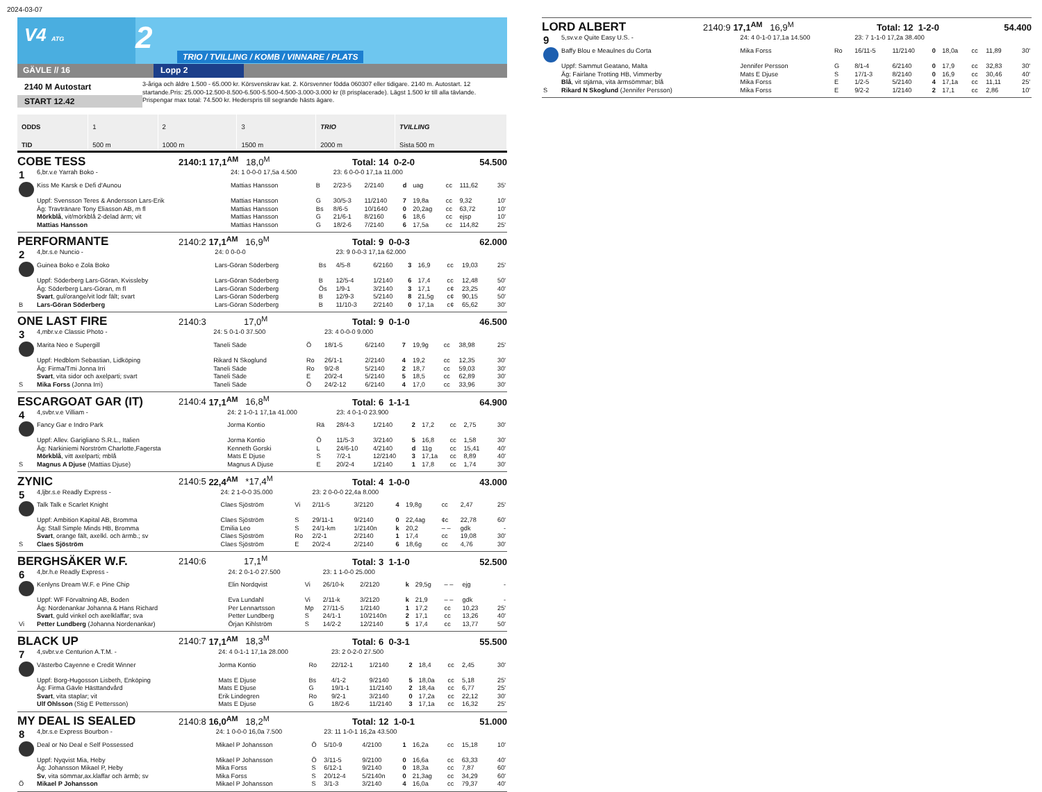2024-03-07
V4 ATG
2
TRIO / TVILLING / KOMB / VINNARE / PLATS
GÄVLE // 16 Lopp 2
2140 M Autostart
START 12.42
3-åriga och äldre 1.500 - 65.000 kr. Körsvenskrav kat. 2. Körsvenner födda 060307 eller tidigare. 2140 m. Autostart. 12 startande.Pris: 25.000-12.500-8.500-6.500-5.500-4.500-3.000-3.000 kr (8 prisplacerade). Lägst 1.500 kr till alla tävlande. Prispengar max total: 74.500 kr. Hederspris till segrande hästs ägare.
| ODDS | 1 | 2 | 3 | TRIO | TVILLING |
| TID | 500 m | 1000 m | 1500 m | 2000 m | Sista 500 m |
COBE TESS 2140:1 17,1<sup>AM</sup> 18,0<sup>M</sup> Total: 14 0-2-0 54.500
| 1 | 6,br.v.e Yarrah Boko - | 24: 1 0-0-0 17,5a 4.500 | | 23: 6 0-0-0 17,1a 11.000 | | | | | | |
| | Kiss Me Karsk e Defi d'Aunou | Mattias Hansson | B | 2/23-5 | 2/2140 | d | uag | cc | 111,62 | 35' |
| | Uppf: Svensson Teres & Andersson Lars-Erik | Mattias Hansson | G | 30/5-3 | 11/2140 | 7 | 19,8a | cc | 9,32 | 10' |
| | Äg: Travtränare Tony Eliasson AB, m fl | Mattias Hansson | Bs | 8/6-5 | 10/1640 | 0 | 20,2ag | cc | 63,72 | 10' |
| | Mörkblå , vit/mörkblå 2-delad ärm; vit | Mattias Hansson | G | 21/6-1 | 8/2160 | 6 | 18,6 | cc | ejsp | 10' |
| | Mattias Hansson | Mattias Hansson | G | 18/2-6 | 7/2140 | 6 | 17,5a | cc | 114,82 | 25' |
PERFORMANTE 2140:2 17,1<sup>AM</sup> 16,9<sup>M</sup> Total: 9 0-0-3 62.000
| 2 | 4,br.s.e Nuncio - | 24: 0 0-0-0 | | 23: 9 0-0-3 17,1a 62.000 | | | | | | |
| | Guinea Boko e Zola Boko | Lars-Göran Söderberg | Bs | 4/5-8 | 6/2160 | 3 | 16,9 | cc | 19,03 | 25' |
| | Uppf: Söderberg Lars-Göran, Kvissleby | Lars-Göran Söderberg | B | 12/5-4 | 1/2140 | 6 | 17,4 | cc | 12,48 | 50' |
| | Äg: Söderberg Lars-Göran, m fl | Lars-Göran Söderberg | Ös | 1/9-1 | 3/2140 | 3 | 17,1 | c¢ | 23,25 | 40' |
| | Svart , gul/orange/vit lodr fält; svart | Lars-Göran Söderberg | B | 12/9-3 | 5/2140 | 8 | 21,5g | c¢ | 90,15 | 50' |
| B | Lars-Göran Söderberg | Lars-Göran Söderberg | B | 11/10-3 | 2/2140 | 0 | 17,1a | c¢ | 65,62 | 30' |
ONE LAST FIRE 2140:3 17,0<sup>M</sup> Total: 9 0-1-0 46.500
| 3 | 4,mbr.v.e Classic Photo - | 24: 5 0-1-0 37.500 | | 23: 4 0-0-0 9.000 | | | | | | |
| | Marita Neo e Supergill | Taneli Säde | Ö | 18/1-5 | 6/2140 | 7 | 19,9g | cc | 38,98 | 25' |
| | Uppf: Hedblom Sebastian, Lidköping | Rikard N Skoglund | Ro | 26/1-1 | 2/2140 | 4 | 19,2 | cc | 12,35 | 30' |
| | Äg: Firma/Tmi Jonna Irri | Taneli Säde | Ro | 9/2-8 | 5/2140 | 2 | 18,7 | cc | 59,03 | 30' |
| | Svart , vita sidor och axelparti; svart | Taneli Säde | E | 20/2-4 | 5/2140 | 5 | 18,5 | cc | 62,89 | 30' |
| S | Mika Forss (Jonna Irri) | Taneli Säde | Ö | 24/2-12 | 6/2140 | 4 | 17,0 | cc | 33,96 | 30' |
ESCARGOAT GAR (IT) 2140:4 17,1<sup>AM</sup> 16,8<sup>M</sup> Total: 6 1-1-1 64.900
| 4 | 4,svbr.v.e Villiam - | 24: 2 1-0-1 17,1a 41.000 | | 23: 4 0-1-0 23.900 | | | | | | |
| | Fancy Gar e Indro Park | Jorma Kontio | Rä | 28/4-3 | 1/2140 | 2 | 17,2 | cc | 2,75 | 30' |
| | Uppf: Allev. Garigliano S.R.L., Italien | Jorma Kontio | Ö | 11/5-3 | 3/2140 | 5 | 16,8 | cc | 1,58 | 30' |
| | Äg: Narkiniemi Norström Charlotte,Fagersta | Kenneth Gorski | L | 24/6-10 | 4/2140 | d | 11g | cc | 15,41 | 40' |
| | Mörkblå , vitt axelparti; mblå | Mats E Djuse | S | 7/2-1 | 12/2140 | 3 | 17,1a | cc | 8,89 | 40' |
| S | Magnus A Djuse (Mattias Djuse) | Magnus A Djuse | E | 20/2-4 | 1/2140 | 1 | 17,8 | cc | 1,74 | 30' |
ZYNIC 2140:5 22,4<sup>AM</sup> *17,4<sup>M</sup> Total: 4 1-0-0 43.000
| 5 | 4,ljbr.s.e Readly Express - | 24: 2 1-0-0 35.000 | | 23: 2 0-0-0 22,4a 8.000 | | | | | | |
| | Talk Talk e Scarlet Knight | Claes Sjöström | Vi | 2/11-5 | 3/2120 | 4 | 19,8g | cc | 2,47 | 25' |
| | Uppf: Ambition Kapital AB, Bromma | Claes Sjöström | S | 29/11-1 | 9/2140 | 0 | 22,4ag | ¢c | 22,78 | 60' |
| | Äg: Stall Simple Minds HB, Bromma | Emilia Leo | S | 24/1-km | 1/2140n | k | 20,2 | – – | gdk | - |
| | Svart , orange fält, axelkl. och ärmb.; sv | Claes Sjöström | Ro | 2/2-1 | 2/2140 | 1 | 17,4 | cc | 19,08 | 30' |
| S | Claes Sjöström | Claes Sjöström | E | 20/2-4 | 2/2140 | 6 | 18,6g | cc | 4,76 | 30' |
BERGHSÄKER W.F. 2140:6 17,1<sup>M</sup> Total: 3 1-1-0 52.500
| 6 | 4,br.h.e Readly Express - | 24: 2 0-1-0 27.500 | | 23: 1 1-0-0 25.000 | | | | | | |
| | Kenlyns Dream W.F. e Pine Chip | Elin Nordqvist | Vi | 26/10-k | 2/2120 | k | 29,5g | – – | ejg | - |
| | Uppf: WF Förvaltning AB, Boden | Eva Lundahl | Vi | 2/11-k | 3/2120 | k | 21,9 | – – | gdk | - |
| | Äg: Nordenankar Johanna & Hans Richard | Per Lennartsson | Mp | 27/11-5 | 1/2140 | 1 | 17,2 | cc | 10,23 | 25' |
| | Svart , guld vinkel och axelklaffar; sva | Petter Lundberg | S | 24/1-1 | 10/2140n | 2 | 17,1 | cc | 13,26 | 40' |
| Vi | Petter Lundberg (Johanna Nordenankar) | Örjan Kihlström | S | 14/2-2 | 12/2140 | 5 | 17,4 | cc | 13,77 | 50' |
BLACK UP 2140:7 17,1<sup>AM</sup> 18,3<sup>M</sup> Total: 6 0-3-1 55.500
| 7 | 4,svbr.v.e Centurion A.T.M. - | 24: 4 0-1-1 17,1a 28.000 | | 23: 2 0-2-0 27.500 | | | | | | |
| | Västerbo Cayenne e Credit Winner | Jorma Kontio | Ro | 22/12-1 | 1/2140 | 2 | 18,4 | cc | 2,45 | 30' |
| | Uppf: Borg-Hugosson Lisbeth, Enköping | Mats E Djuse | Bs | 4/1-2 | 9/2140 | 5 | 18,0a | cc | 5,18 | 25' |
| | Äg: Firma Gävle Hästtandvård | Mats E Djuse | G | 19/1-1 | 11/2140 | 2 | 18,4a | cc | 6,77 | 25' |
| | Svart , vita staplar; vit | Erik Lindegren | Ro | 9/2-1 | 3/2140 | 0 | 17,2a | cc | 22,12 | 30' |
| | Ulf Ohlsson (Stig E Pettersson) | Mats E Djuse | G | 18/2-6 | 11/2140 | 3 | 17,1a | cc | 16,32 | 25' |
MY DEAL IS SEALED 2140:8 16,0<sup>AM</sup> 18,2<sup>M</sup> Total: 12 1-0-1 51.000
| 8 | 4,br.s.e Express Bourbon - | 24: 1 0-0-0 16,0a 7.500 | | 23: 11 1-0-1 16,2a 43.500 | | | | | | |
| | Deal or No Deal e Self Possessed | Mikael P Johansson | Ö | 5/10-9 | 4/2100 | 1 | 16,2a | cc | 15,18 | 10' |
| | Uppf: Nyqvist Mia, Heby | Mikael P Johansson | Ö | 3/11-5 | 9/2100 | 0 | 16,6a | cc | 63,33 | 40' |
| | Äg: Johansson Mikael P, Heby | Mika Forss | S | 6/12-1 | 9/2140 | 0 | 18,3a | cc | 7,87 | 60' |
| | Sv , vita sömmar,ax.klaffar och ärmb; sv | Mika Forss | S | 20/12-4 | 5/2140n | 0 | 21,3ag | cc | 34,29 | 60' |
| Ö | Mikael P Johansson | Mikael P Johansson | S | 3/1-3 | 3/2140 | 4 | 16,0a | cc | 79,37 | 40' |
LORD ALBERT 2140:9 17,1<sup>AM</sup> 16,9<sup>M</sup> Total: 12 1-2-0 54.400
| 9 | 5,sv.v.e Quite Easy U.S. - | 24: 4 0-1-0 17,1a 14.500 | | 23: 7 1-1-0 17,2a 38.400 | | | | | | |
| | Baffy Blou e Meaulnes du Corta | Mika Forss | Ro | 16/11-5 | 11/2140 | 0 | 18,0a | cc | 11,89 | 30' |
| | Uppf: Sammut Geatano, Malta | Jennifer Persson | G | 8/1-4 | 6/2140 | 0 | 17,9 | cc | 32,83 | 30' |
| | Äg: Fairlane Trotting HB, Vimmerby | Mats E Djuse | S | 17/1-3 | 8/2140 | 0 | 16,9 | cc | 30,46 | 40' |
| | Blå , vit stjärna, vita ärmsömmar; blå | Mika Forss | E | 1/2-5 | 5/2140 | 4 | 17,1a | cc | 11,11 | 25' |
| S | Rikard N Skoglund (Jennifer Persson) | Mika Forss | E | 9/2-2 | 1/2140 | 2 | 17,1 | cc | 2,86 | 10' |